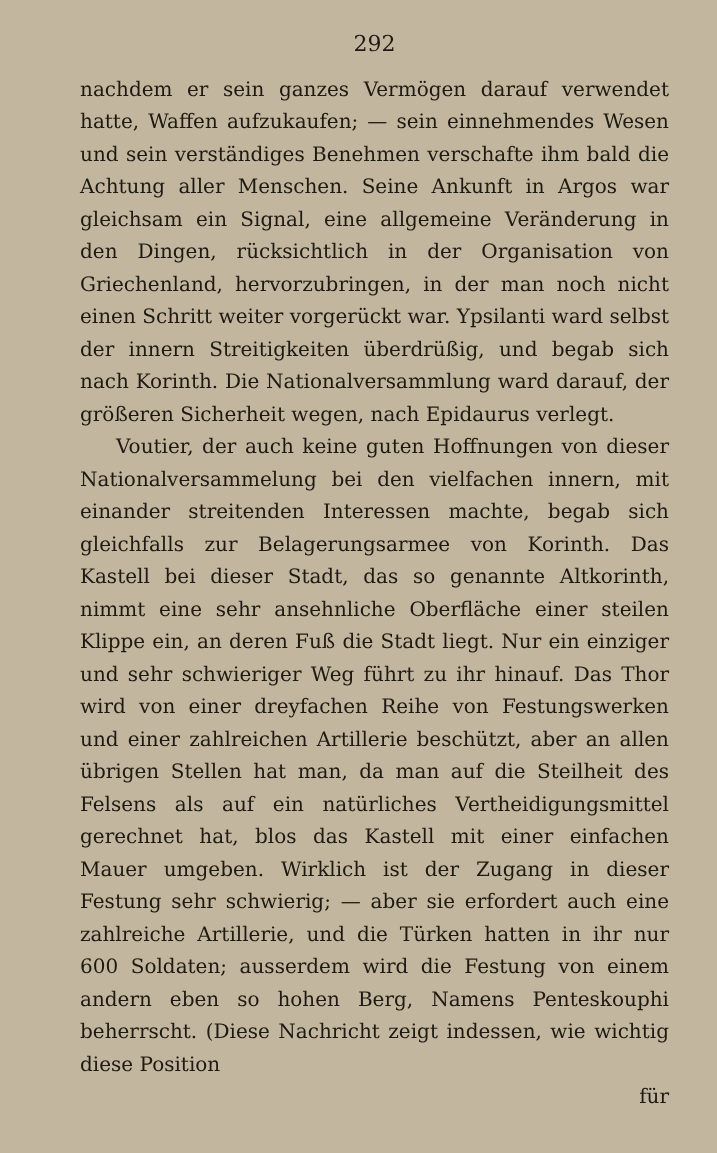292
nachdem er sein ganzes Vermögen darauf verwendet hatte, Waffen aufzukaufen; — sein einnehmendes Wesen und sein verständiges Benehmen verschafte ihm bald die Achtung aller Menschen. Seine Ankunft in Argos war gleichsam ein Signal, eine allgemeine Veränderung in den Dingen, rücksichtlich in der Organisation von Griechenland, hervorzubringen, in der man noch nicht einen Schritt weiter vorgerückt war. Ypsilanti ward selbst der innern Streitigkeiten überdrüßig, und begab sich nach Korinth. Die Nationalversammlung ward darauf, der größeren Sicherheit wegen, nach Epidaurus verlegt.
Voutier, der auch keine guten Hoffnungen von dieser Nationalversammelung bei den vielfachen innern, mit einander streitenden Interessen machte, begab sich gleichfalls zur Belagerungsarmee von Korinth. Das Kastell bei dieser Stadt, das so genannte Altkorinth, nimmt eine sehr ansehnliche Oberfläche einer steilen Klippe ein, an deren Fuß die Stadt liegt. Nur ein einziger und sehr schwieriger Weg führt zu ihr hinauf. Das Thor wird von einer dreyfachen Reihe von Festungswerken und einer zahlreichen Artillerie beschützt, aber an allen übrigen Stellen hat man, da man auf die Steilheit des Felsens als auf ein natürliches Vertheidigungsmittel gerechnet hat, blos das Kastell mit einer einfachen Mauer umgeben. Wirklich ist der Zugang in dieser Festung sehr schwierig; — aber sie erfordert auch eine zahlreiche Artillerie, und die Türken hatten in ihr nur 600 Soldaten; ausserdem wird die Festung von einem andern eben so hohen Berg, Namens Penteskouphi beherrscht. (Diese Nachricht zeigt indessen, wie wichtig diese Position
für